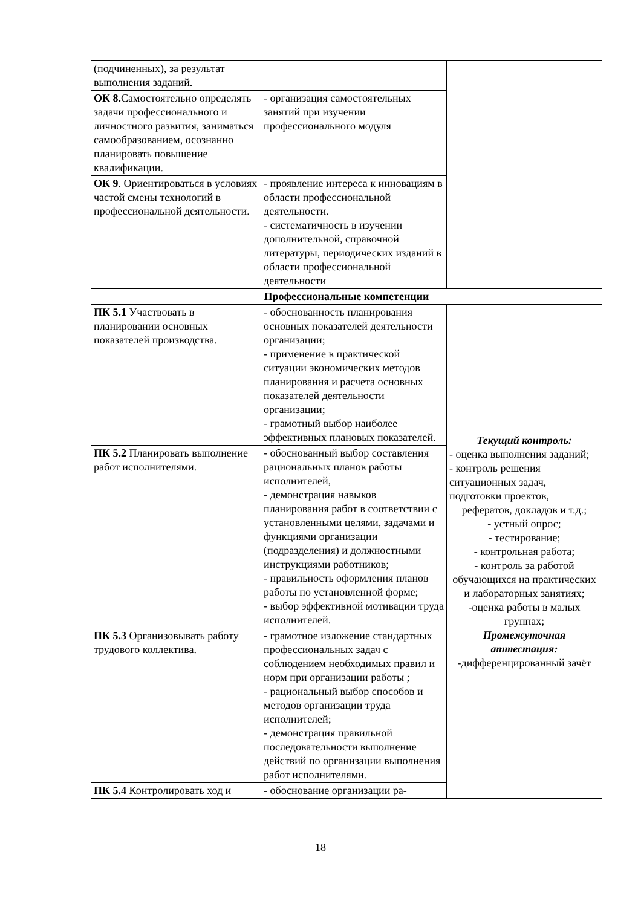| (подчиненных), за результат выполнения заданий. | | |
| ОК 8. Самостоятельно определять задачи профессионального и личностного развития, заниматься самообразованием, осознанно планировать повышение квалификации. | - организация самостоятельных занятий при изучении профессионального модуля | |
| ОК 9 . Ориентироваться в условиях частой смены технологий в профессиональной деятельности. | - проявление интереса к инновациям в области профессиональной деятельности. - систематичность в изучении дополнительной, справочной литературы, периодических изданий в области профессиональной деятельности | |
| Профессиональные компетенции | | |
| ПК 5.1 Участвовать в планировании основных показателей производства. | - обоснованность планирования основных показателей деятельности организации; - применение в практической ситуации экономических методов планирования и расчета основных показателей деятельности организации; - грамотный выбор наиболее эффективных плановых показателей. | Текущий контроль: - оценка выполнения заданий; - контроль решения ситуационных задач, подготовки проектов, рефератов, докладов и т.д.; - устный опрос; - тестирование; - контрольная работа; - контроль за работой обучающихся на практических и лабораторных занятиях; -оценка работы в малых группах; Промежуточная аттестация: -дифференцированный зачёт |
| ПК 5.2 Планировать выполнение работ исполнителями. | - обоснованный выбор составления рациональных планов работы исполнителей, - демонстрация навыков планирования работ в соответствии с установленными целями, задачами и функциями организации (подразделения) и должностными инструкциями работников; - правильность оформления планов работы по установленной форме; - выбор эффективной мотивации труда исполнителей. | |
| ПК 5.3 Организовывать работу трудового коллектива. | - грамотное изложение стандартных профессиональных задач с соблюдением необходимых правил и норм при организации работы ; - рациональный выбор способов и методов организации труда исполнителей; - демонстрация правильной последовательности выполнение действий по организации выполнения работ исполнителями. | |
| ПК 5.4 Контролировать ход и | - обоснование организации ра- | |
18